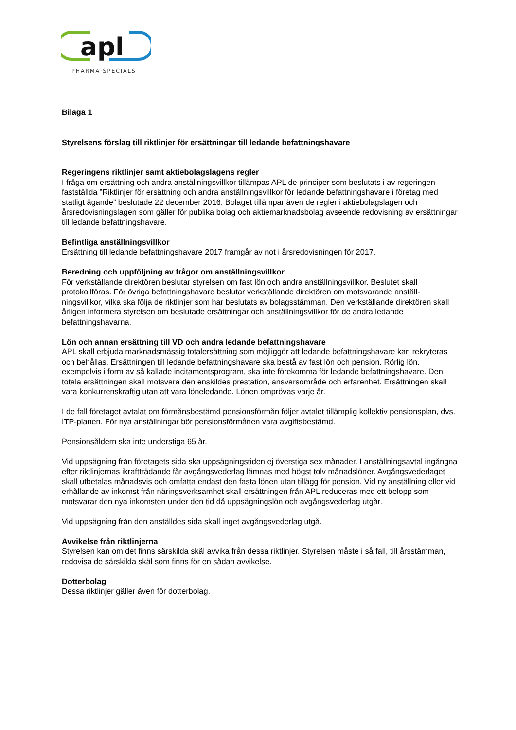apl
PHARMA·SPECIALS
Bilaga 1
Styrelsens förslag till riktlinjer för ersättningar till ledande befattningshavare
Regeringens riktlinjer samt aktiebolagslagens regler
I fråga om ersättning och andra anställningsvillkor tillämpas APL de principer som beslutats i av regeringen fastställda ”Riktlinjer för ersättning och andra anställningsvillkor för ledande befattningshavare i företag med statligt ägande” beslutade 22 december 2016. Bolaget tillämpar även de regler i aktiebolagslagen och årsredovisningslagen som gäller för publika bolag och aktiemarknadsbolag avseende redovisning av ersättningar till ledande befattningshavare.
Befintliga anställningsvillkor
Ersättning till ledande befattningshavare 2017 framgår av not i årsredovisningen för 2017.
Beredning och uppföljning av frågor om anställningsvillkor
För verkställande direktören beslutar styrelsen om fast lön och andra anställningsvillkor. Beslutet skall protokollföras. För övriga befattningshavare beslutar verkställande direktören om motsvarande anställ-ningsvillkor, vilka ska följa de riktlinjer som har beslutats av bolagsstämman. Den verkställande direktören skall årligen informera styrelsen om beslutade ersättningar och anställningsvillkor för de andra ledande befattningshavarna.
Lön och annan ersättning till VD och andra ledande befattningshavare
APL skall erbjuda marknadsmässig totalersättning som möjliggör att ledande befattningshavare kan rekryteras och behållas. Ersättningen till ledande befattningshavare ska bestå av fast lön och pension. Rörlig lön, exempelvis i form av så kallade incitamentsprogram, ska inte förekomma för ledande befattningshavare. Den totala ersättningen skall motsvara den enskildes prestation, ansvarsområde och erfarenhet. Ersättningen skall vara konkurrenskraftig utan att vara löneledande. Lönen omprövas varje år.
I de fall företaget avtalat om förmånsbestämd pensionsförmån följer avtalet tillämplig kollektiv pensionsplan, dvs. ITP-planen. För nya anställningar bör pensionsförmånen vara avgiftsbestämd.
Pensionsåldern ska inte understiga 65 år.
Vid uppsägning från företagets sida ska uppsägningstiden ej överstiga sex månader. I anställningsavtal ingångna efter riktlinjernas ikraftträdande får avgångsvederlag lämnas med högst tolv månadslöner. Avgångsvederlaget skall utbetalas månadsvis och omfatta endast den fasta lönen utan tillägg för pension. Vid ny anställning eller vid erhållande av inkomst från näringsverksamhet skall ersättningen från APL reduceras med ett belopp som motsvarar den nya inkomsten under den tid då uppsägningslön och avgångsvederlag utgår.
Vid uppsägning från den anställdes sida skall inget avgångsvederlag utgå.
Avvikelse från riktlinjerna
Styrelsen kan om det finns särskilda skäl avvika från dessa riktlinjer. Styrelsen måste i så fall, till årsstämman, redovisa de särskilda skäl som finns för en sådan avvikelse.
Dotterbolag
Dessa riktlinjer gäller även för dotterbolag.